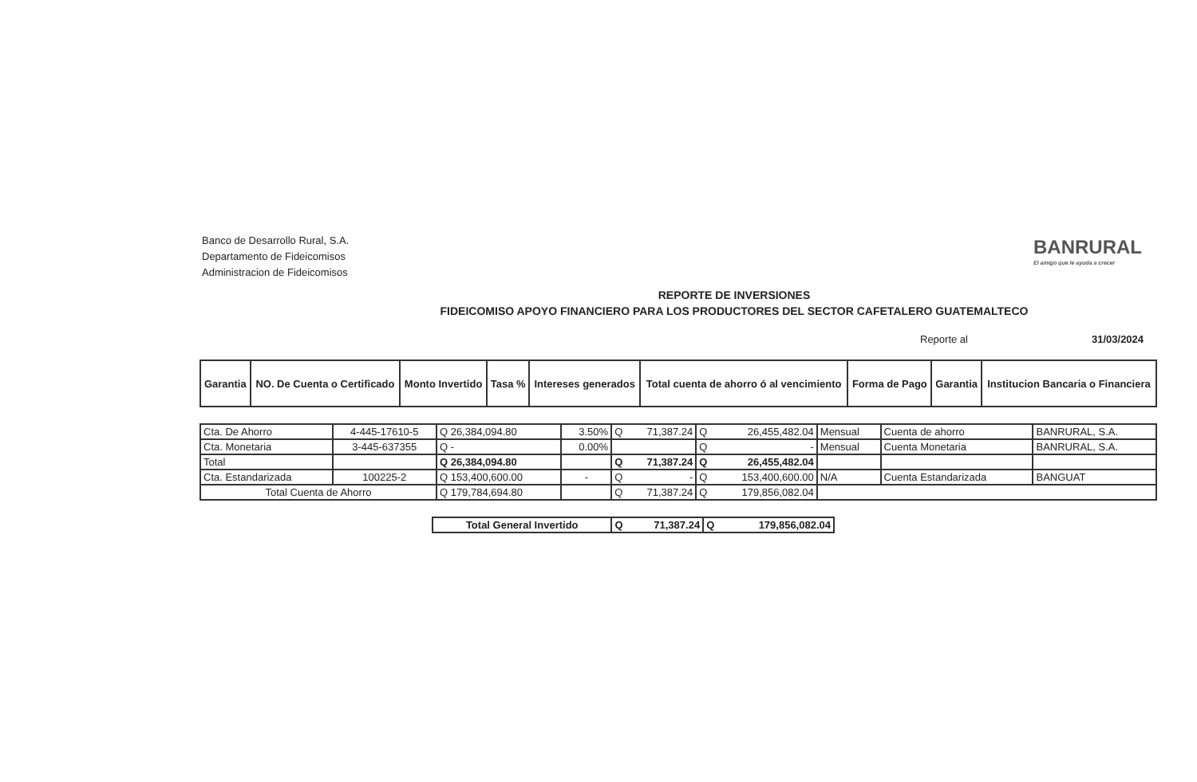Banco de Desarrollo Rural, S.A.
Departamento de Fideicomisos
Administracion de Fideicomisos
BANRURAL
El amigo que le ayuda a crecer
REPORTE DE INVERSIONES
FIDEICOMISO APOYO FINANCIERO PARA LOS PRODUCTORES DEL SECTOR CAFETALERO GUATEMALTECO
Reporte al 31/03/2024
| Garantia | NO. De Cuenta o Certificado | Monto Invertido | Tasa % | Intereses generados | Total cuenta de ahorro ó al vencimiento | Forma de Pago | Garantia | Institucion Bancaria o Financiera |
| --- | --- | --- | --- | --- | --- | --- | --- | --- |
| Cta. De Ahorro | 4-445-17610-5 | Q 26,384,094.80 | 3.50% | Q 71,387.24 | Q 26,455,482.04 | Mensual | Cuenta de ahorro | BANRURAL, S.A. |
| Cta. Monetaria | 3-445-637355 | Q - | 0.00% | | Q - | Mensual | Cuenta Monetaria | BANRURAL, S.A. |
| Total | | Q 26,384,094.80 | | Q 71,387.24 | Q 26,455,482.04 | | | |
| Cta. Estandarizada | 100225-2 | Q 153,400,600.00 | - | Q - | Q 153,400,600.00 | N/A | Cuenta Estandarizada | BANGUAT |
| Total Cuenta de Ahorro | | Q 179,784,694.80 | | Q 71,387.24 | Q 179,856,082.04 | | | |
| Total General Invertido | Q 71,387.24 | Q 179,856,082.04 |